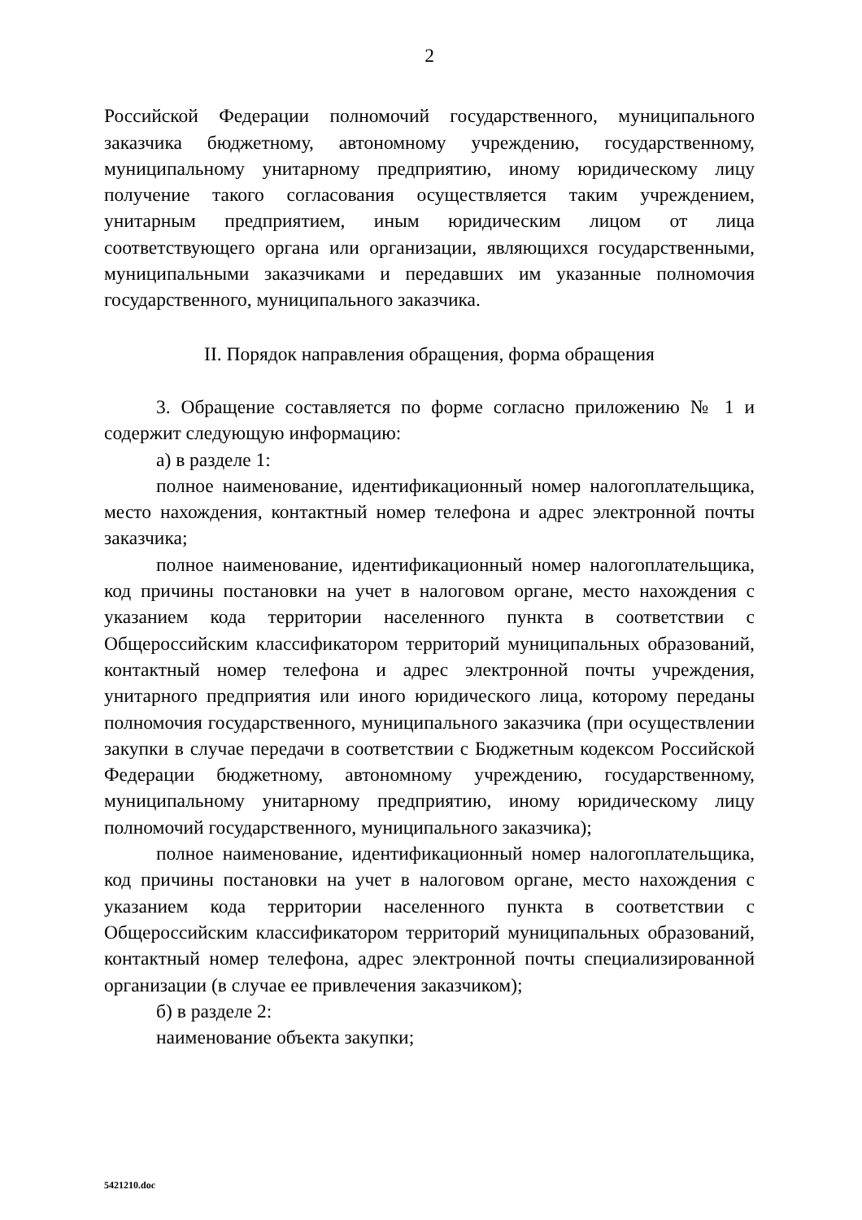2
Российской Федерации полномочий государственного, муниципального заказчика бюджетному, автономному учреждению, государственному, муниципальному унитарному предприятию, иному юридическому лицу получение такого согласования осуществляется таким учреждением, унитарным предприятием, иным юридическим лицом от лица соответствующего органа или организации, являющихся государственными, муниципальными заказчиками и передавших им указанные полномочия государственного, муниципального заказчика.
II. Порядок направления обращения, форма обращения
3. Обращение составляется по форме согласно приложению № 1 и содержит следующую информацию:
а) в разделе 1:
полное наименование, идентификационный номер налогоплательщика, место нахождения, контактный номер телефона и адрес электронной почты заказчика;
полное наименование, идентификационный номер налогоплательщика, код причины постановки на учет в налоговом органе, место нахождения с указанием кода территории населенного пункта в соответствии с Общероссийским классификатором территорий муниципальных образований, контактный номер телефона и адрес электронной почты учреждения, унитарного предприятия или иного юридического лица, которому переданы полномочия государственного, муниципального заказчика (при осуществлении закупки в случае передачи в соответствии с Бюджетным кодексом Российской Федерации бюджетному, автономному учреждению, государственному, муниципальному унитарному предприятию, иному юридическому лицу полномочий государственного, муниципального заказчика);
полное наименование, идентификационный номер налогоплательщика, код причины постановки на учет в налоговом органе, место нахождения с указанием кода территории населенного пункта в соответствии с Общероссийским классификатором территорий муниципальных образований, контактный номер телефона, адрес электронной почты специализированной организации (в случае ее привлечения заказчиком);
б) в разделе 2:
наименование объекта закупки;
5421210.doc